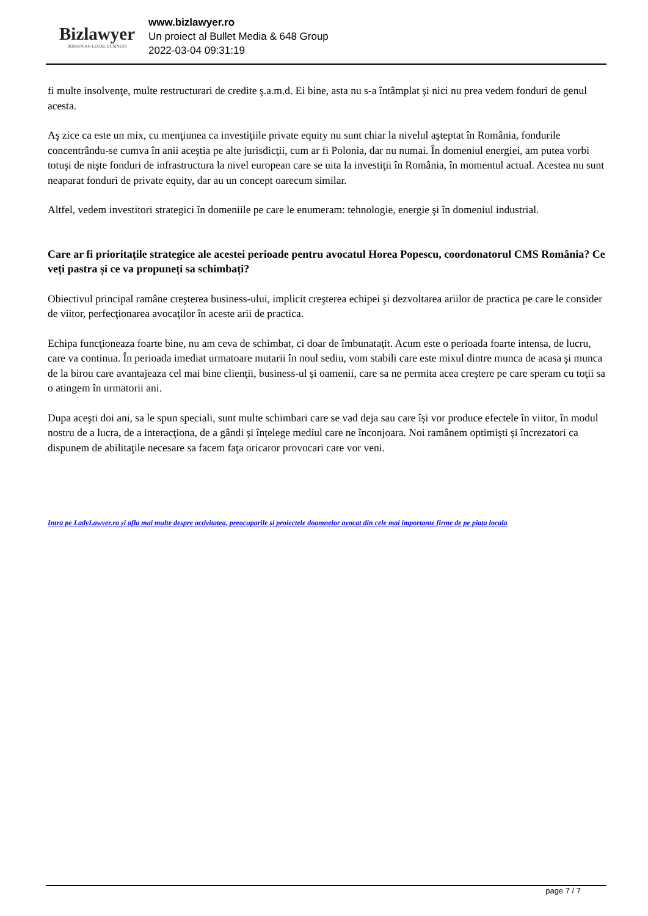Bizlawyer
ROMANIAN LEGAL BUSINESS
www.bizlawyer.ro
Un proiect al Bullet Media & 648 Group
2022-03-04 09:31:19
fi multe insolvenţe, multe restructurari de credite ş.a.m.d. Ei bine, asta nu s-a întâmplat şi nici nu prea vedem fonduri de genul acesta.
Aş zice ca este un mix, cu menţiunea ca investiţiile private equity nu sunt chiar la nivelul aşteptat în România, fondurile concentrându-se cumva în anii aceştia pe alte jurisdicţii, cum ar fi Polonia, dar nu numai. În domeniul energiei, am putea vorbi totuşi de nişte fonduri de infrastructura la nivel european care se uita la investiţii în România, în momentul actual. Acestea nu sunt neaparat fonduri de private equity, dar au un concept oarecum similar.
Altfel, vedem investitori strategici în domeniile pe care le enumeram: tehnologie, energie şi în domeniul industrial.
Care ar fi prioritațile strategice ale acestei perioade pentru avocatul Horea Popescu, coordonatorul CMS România? Ce veți pastra și ce va propuneți sa schimbați?
Obiectivul principal ramâne creşterea business-ului, implicit creşterea echipei şi dezvoltarea ariilor de practica pe care le consider de viitor, perfecţionarea avocaţilor în aceste arii de practica.
Echipa funcţioneaza foarte bine, nu am ceva de schimbat, ci doar de îmbunataţit. Acum este o perioada foarte intensa, de lucru, care va continua. În perioada imediat urmatoare mutarii în noul sediu, vom stabili care este mixul dintre munca de acasa şi munca de la birou care avantajeaza cel mai bine clienţii, business-ul şi oamenii, care sa ne permita acea creştere pe care speram cu toţii sa o atingem în urmatorii ani.
Dupa aceşti doi ani, sa le spun speciali, sunt multe schimbari care se vad deja sau care își vor produce efectele în viitor, în modul nostru de a lucra, de a interacţiona, de a gândi şi înțelege mediul care ne înconjoara. Noi ramânem optimişti şi încrezatori ca dispunem de abilitaţile necesare sa facem faţa oricaror provocari care vor veni.
Intra pe LadyLawyer.ro și afla mai multe despre activitatea, preocuparile și proiectele doamnelor avocat din cele mai importante firme de pe piața locala
page 7 / 7